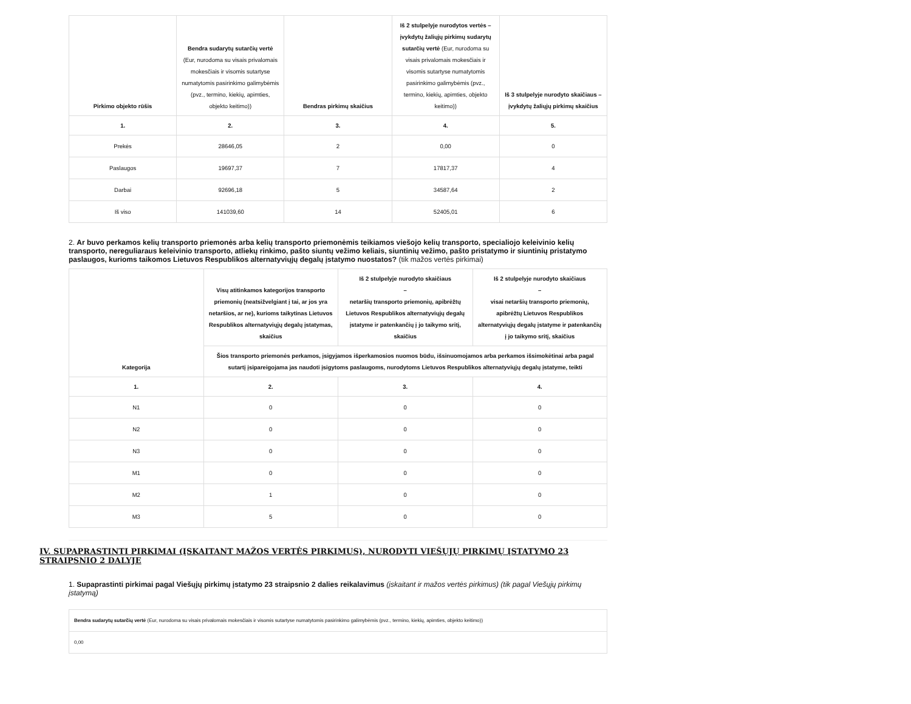| Pirkimo objekto rūšis | Bendra sudarytų sutarčių vertė (Eur, nurodoma su visais privalomais mokesčiais ir visomis sutartyse numatytomis pasirinkimo galimybėmis (pvz., termino, kiekių, apimties, objekto keitimo)) | Bendras pirkimų skaičius | Iš 2 stulpelyje nurodytos vertės – įvykdytų žaliųjų pirkimų sudarytų sutarčių vertė (Eur, nurodoma su visais privalomais mokesčiais ir visomis sutartyse numatytomis pasirinkimo galimybėmis (pvz., termino, kiekių, apimties, objekto keitimo)) | Iš 3 stulpelyje nurodyto skaičiaus – įvykdytų žaliųjų pirkimų skaičius |
| --- | --- | --- | --- | --- |
| 1. | 2. | 3. | 4. | 5. |
| Prekės | 28646,05 | 2 | 0,00 | 0 |
| Paslaugos | 19697,37 | 7 | 17817,37 | 4 |
| Darbai | 92696,18 | 5 | 34587,64 | 2 |
| Iš viso | 141039,60 | 14 | 52405,01 | 6 |
2. Ar buvo perkamos kelių transporto priemonės arba kelių transporto priemonėmis teikiamos viešojo kelių transporto, specialiojo keleivinio kelių transporto, nereguliaraus keleivinio transporto, atliekų rinkimo, pašto siuntų vežimo keliais, siuntinių vežimo, pašto pristatymo ir siuntinių pristatymo paslaugos, kurioms taikomos Lietuvos Respublikos alternatyviųjų degalų įstatymo nuostatos? (tik mažos vertės pirkimai)
| Kategorija | Visų atitinkamos kategorijos transporto priemonių (neatsižvelgiant į tai, ar jos yra netaršios, ar ne), kurioms taikytinas Lietuvos Respublikos alternatyviųjų degalų įstatymas, skaičius | Iš 2 stulpelyje nurodyto skaičiaus – netaršių transporto priemonių, apibrėžtų Lietuvos Respublikos alternatyviųjų degalų įstatyme ir patenkančių į jo taikymo sritį, skaičius | Iš 2 stulpelyje nurodyto skaičiaus – visai netaršių transporto priemonių, apibrėžtų Lietuvos Respublikos alternatyviųjų degalų įstatyme ir patenkančių į jo taikymo sritį, skaičius |
| --- | --- | --- | --- |
| | Šios transporto priemonės perkamos, įsigyjamos išperkamosios nuomos būdu, išsinuomojamos arba perkamos išsimokėtinai arba pagal sutartį įsipareigojama jas naudoti įsigytoms paslaugoms, nurodytoms Lietuvos Respublikos alternatyviųjų degalų įstatyme, teikti | | |
| 1. | 2. | 3. | 4. |
| N1 | 0 | 0 | 0 |
| N2 | 0 | 0 | 0 |
| N3 | 0 | 0 | 0 |
| M1 | 0 | 0 | 0 |
| M2 | 1 | 0 | 0 |
| M3 | 5 | 0 | 0 |
IV. SUPAPRASTINTI PIRKIMAI (ĮSKAITANT MAŽOS VERTĖS PIRKIMUS), NURODYTI VIEŠŲJŲ PIRKIMŲ ĮSTATYMO 23 STRAIPSNIO 2 DALYJE
1. Supaprastinti pirkimai pagal Viešųjų pirkimų įstatymo 23 straipsnio 2 dalies reikalavimus (įskaitant ir mažos vertės pirkimus) (tik pagal Viešųjų pirkimų įstatymą)
| Bendra sudarytų sutarčių vertė (Eur, nurodoma su visais privalomais mokesčiais ir visomis sutartyse numatytomis pasirinkimo galimybėmis (pvz., termino, kiekių, apimties, objekto keitimo)) |
| 0,00 |